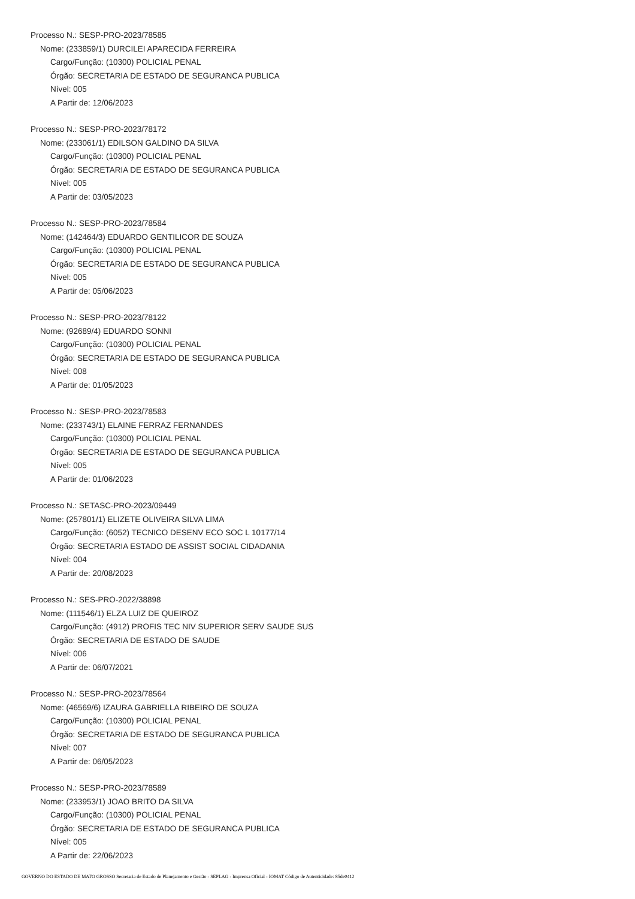Processo N.: SESP-PRO-2023/78585
Nome: (233859/1) DURCILEI APARECIDA FERREIRA
Cargo/Função: (10300) POLICIAL PENAL
Órgão: SECRETARIA DE ESTADO DE SEGURANCA PUBLICA
Nível: 005
A Partir de: 12/06/2023
Processo N.: SESP-PRO-2023/78172
Nome: (233061/1) EDILSON GALDINO DA SILVA
Cargo/Função: (10300) POLICIAL PENAL
Órgão: SECRETARIA DE ESTADO DE SEGURANCA PUBLICA
Nível: 005
A Partir de: 03/05/2023
Processo N.: SESP-PRO-2023/78584
Nome: (142464/3) EDUARDO GENTILICOR DE SOUZA
Cargo/Função: (10300) POLICIAL PENAL
Órgão: SECRETARIA DE ESTADO DE SEGURANCA PUBLICA
Nível: 005
A Partir de: 05/06/2023
Processo N.: SESP-PRO-2023/78122
Nome: (92689/4) EDUARDO SONNI
Cargo/Função: (10300) POLICIAL PENAL
Órgão: SECRETARIA DE ESTADO DE SEGURANCA PUBLICA
Nível: 008
A Partir de: 01/05/2023
Processo N.: SESP-PRO-2023/78583
Nome: (233743/1) ELAINE FERRAZ FERNANDES
Cargo/Função: (10300) POLICIAL PENAL
Órgão: SECRETARIA DE ESTADO DE SEGURANCA PUBLICA
Nível: 005
A Partir de: 01/06/2023
Processo N.: SETASC-PRO-2023/09449
Nome: (257801/1) ELIZETE OLIVEIRA SILVA LIMA
Cargo/Função: (6052) TECNICO DESENV ECO SOC L 10177/14
Órgão: SECRETARIA ESTADO DE ASSIST SOCIAL CIDADANIA
Nível: 004
A Partir de: 20/08/2023
Processo N.: SES-PRO-2022/38898
Nome: (111546/1) ELZA LUIZ DE QUEIROZ
Cargo/Função: (4912) PROFIS TEC NIV SUPERIOR SERV SAUDE SUS
Órgão: SECRETARIA DE ESTADO DE SAUDE
Nível: 006
A Partir de: 06/07/2021
Processo N.: SESP-PRO-2023/78564
Nome: (46569/6) IZAURA GABRIELLA RIBEIRO DE SOUZA
Cargo/Função: (10300) POLICIAL PENAL
Órgão: SECRETARIA DE ESTADO DE SEGURANCA PUBLICA
Nível: 007
A Partir de: 06/05/2023
Processo N.: SESP-PRO-2023/78589
Nome: (233953/1) JOAO BRITO DA SILVA
Cargo/Função: (10300) POLICIAL PENAL
Órgão: SECRETARIA DE ESTADO DE SEGURANCA PUBLICA
Nível: 005
A Partir de: 22/06/2023
GOVERNO DO ESTADO DE MATO GROSSO Secretaria de Estado de Planejamento e Gestão - SEPLAG - Imprensa Oficial - IOMAT Código de Autenticidade: 85de0412